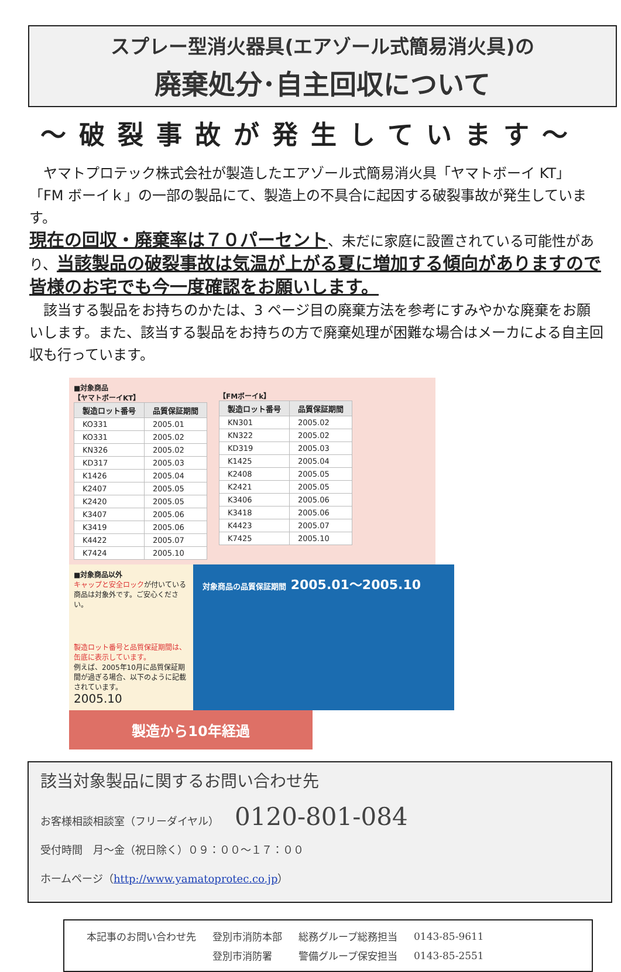スプレー型消火器具(エアゾール式簡易消火具)の
廃棄処分･自主回収について
～破裂事故が発生しています～
　ヤマトプロテック株式会社が製造したエアゾール式簡易消火具「ヤマトボーイ KT」「FM ボーイｋ」の一部の製品にて、製造上の不具合に起因する破裂事故が発生しています。
現在の回収・廃棄率は７０パーセント、未だに家庭に設置されている可能性があり、当該製品の破裂事故は気温が上がる夏に増加する傾向がありますので皆様のお宅でも今一度確認をお願いします。
　該当する製品をお持ちのかたは、3 ページ目の廃棄方法を参考にすみやかな廃棄をお願いします。また、該当する製品をお持ちの方で廃棄処理が困難な場合はメーカによる自主回収も行っています。
■対象商品
【ヤマトボーイKT】
| 製造ロット番号 | 品質保証期間 |
| --- | --- |
| KO331 | 2005.01 |
| KO331 | 2005.02 |
| KN326 | 2005.02 |
| KD317 | 2005.03 |
| K1426 | 2005.04 |
| K2407 | 2005.05 |
| K2420 | 2005.05 |
| K3407 | 2005.06 |
| K3419 | 2005.06 |
| K4422 | 2005.07 |
| K7424 | 2005.10 |
【FMボーイk】
| 製造ロット番号 | 品質保証期間 |
| --- | --- |
| KN301 | 2005.02 |
| KN322 | 2005.02 |
| KD319 | 2005.03 |
| K1425 | 2005.04 |
| K2408 | 2005.05 |
| K2421 | 2005.05 |
| K3406 | 2005.06 |
| K3418 | 2005.06 |
| K4423 | 2005.07 |
| K7425 | 2005.10 |
■対象商品以外
キャップと安全ロックが付いている商品は対象外です。ご安心ください。
製造ロット番号と品質保証期間は、缶底に表示しています。
例えば、2005年10月に品質保証期間が過ぎる場合、以下のように記載されています。
2005.10
対象商品の品質保証期間 2005.01～2005.10
製造から10年経過
該当対象製品に関するお問い合わせ先
お客様相談相談室（フリーダイヤル）　　0120-801-084
受付時間　月～金（祝日除く）０９：００～１７：００
ホームページ（http://www.yamatoprotec.co.jp）
| 本記事のお問い合わせ先 | 登別市消防本部 | 総務グループ総務担当 | 0143-85-9611 |
| | 登別市消防署 | 警備グループ保安担当 | 0143-85-2551 |